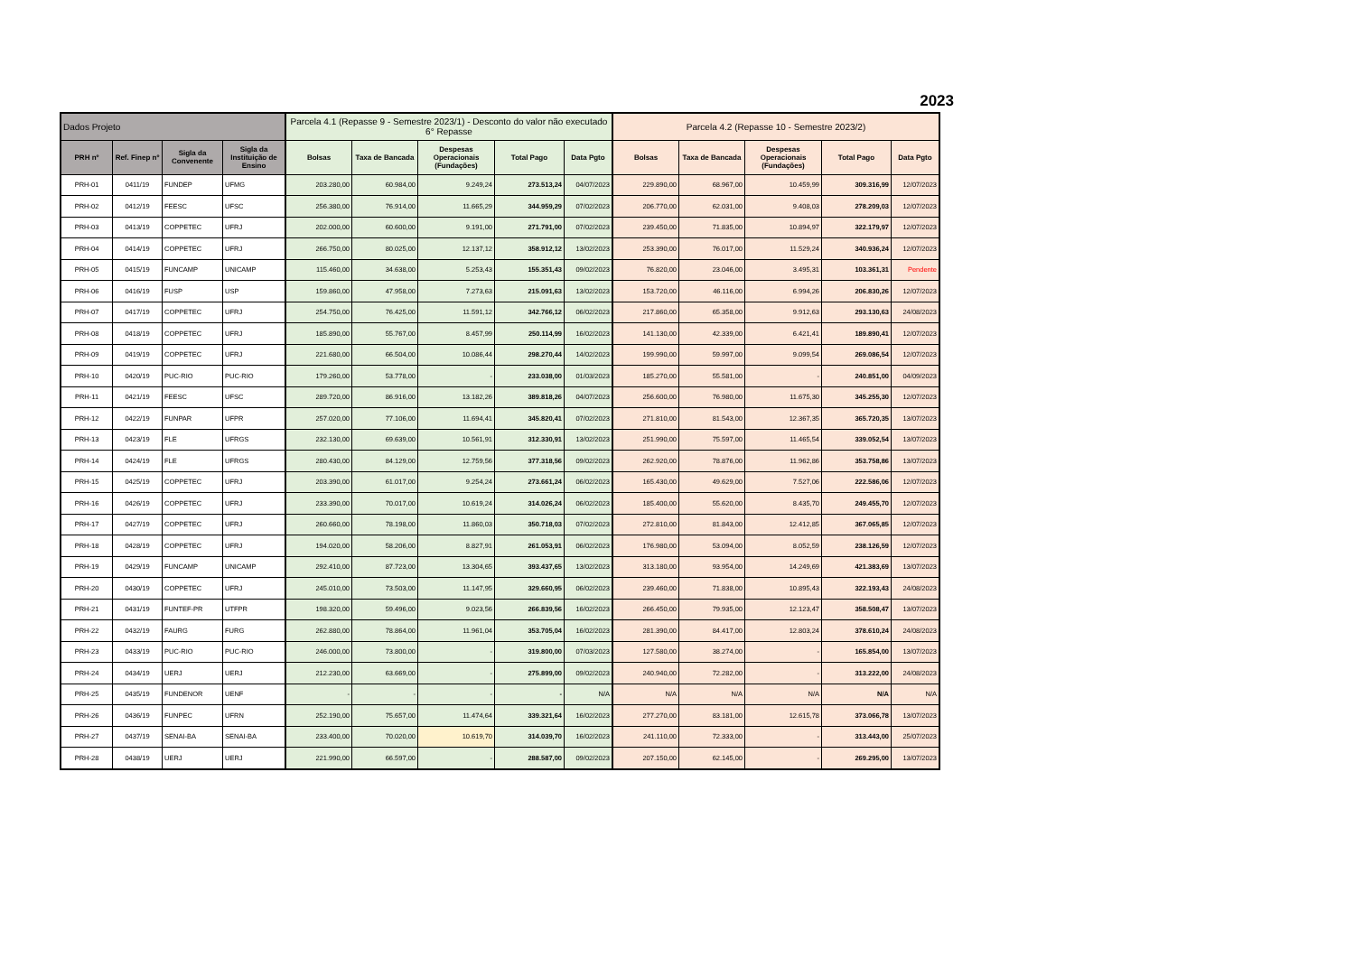2023
| Dados Projeto | | | | Parcela 4.1 (Repasse 9 - Semestre 2023/1) - Desconto do valor não executado 6° Repasse | | | | | Parcela 4.2 (Repasse 10 - Semestre 2023/2) | | | | |
| PRH nº | Ref. Finep nº | Sigla da Convenente | Sigla da Instituição de Ensino | Bolsas | Taxa de Bancada | Despesas Operacionais (Fundações) | Total Pago | Data Pgto | Bolsas | Taxa de Bancada | Despesas Operacionais (Fundações) | Total Pago | Data Pgto |
| PRH-01 | 0411/19 | FUNDEP | UFMG | 203.280,00 | 60.984,00 | 9.249,24 | 273.513,24 | 04/07/2023 | 229.890,00 | 68.967,00 | 10.459,99 | 309.316,99 | 12/07/2023 |
| PRH-02 | 0412/19 | FEESC | UFSC | 256.380,00 | 76.914,00 | 11.665,29 | 344.959,29 | 07/02/2023 | 206.770,00 | 62.031,00 | 9.408,03 | 278.209,03 | 12/07/2023 |
| PRH-03 | 0413/19 | COPPETEC | UFRJ | 202.000,00 | 60.600,00 | 9.191,00 | 271.791,00 | 07/02/2023 | 239.450,00 | 71.835,00 | 10.894,97 | 322.179,97 | 12/07/2023 |
| PRH-04 | 0414/19 | COPPETEC | UFRJ | 266.750,00 | 80.025,00 | 12.137,12 | 358.912,12 | 13/02/2023 | 253.390,00 | 76.017,00 | 11.529,24 | 340.936,24 | 12/07/2023 |
| PRH-05 | 0415/19 | FUNCAMP | UNICAMP | 115.460,00 | 34.638,00 | 5.253,43 | 155.351,43 | 09/02/2023 | 76.820,00 | 23.046,00 | 3.495,31 | 103.361,31 | Pendente |
| PRH-06 | 0416/19 | FUSP | USP | 159.860,00 | 47.958,00 | 7.273,63 | 215.091,63 | 13/02/2023 | 153.720,00 | 46.116,00 | 6.994,26 | 206.830,26 | 12/07/2023 |
| PRH-07 | 0417/19 | COPPETEC | UFRJ | 254.750,00 | 76.425,00 | 11.591,12 | 342.766,12 | 06/02/2023 | 217.860,00 | 65.358,00 | 9.912,63 | 293.130,63 | 24/08/2023 |
| PRH-08 | 0418/19 | COPPETEC | UFRJ | 185.890,00 | 55.767,00 | 8.457,99 | 250.114,99 | 16/02/2023 | 141.130,00 | 42.339,00 | 6.421,41 | 189.890,41 | 12/07/2023 |
| PRH-09 | 0419/19 | COPPETEC | UFRJ | 221.680,00 | 66.504,00 | 10.086,44 | 298.270,44 | 14/02/2023 | 199.990,00 | 59.997,00 | 9.099,54 | 269.086,54 | 12/07/2023 |
| PRH-10 | 0420/19 | PUC-RIO | PUC-RIO | 179.260,00 | 53.778,00 | - | 233.038,00 | 01/03/2023 | 185.270,00 | 55.581,00 | - | 240.851,00 | 04/09/2023 |
| PRH-11 | 0421/19 | FEESC | UFSC | 289.720,00 | 86.916,00 | 13.182,26 | 389.818,26 | 04/07/2023 | 256.600,00 | 76.980,00 | 11.675,30 | 345.255,30 | 12/07/2023 |
| PRH-12 | 0422/19 | FUNPAR | UFPR | 257.020,00 | 77.106,00 | 11.694,41 | 345.820,41 | 07/02/2023 | 271.810,00 | 81.543,00 | 12.367,35 | 365.720,35 | 13/07/2023 |
| PRH-13 | 0423/19 | FLE | UFRGS | 232.130,00 | 69.639,00 | 10.561,91 | 312.330,91 | 13/02/2023 | 251.990,00 | 75.597,00 | 11.465,54 | 339.052,54 | 13/07/2023 |
| PRH-14 | 0424/19 | FLE | UFRGS | 280.430,00 | 84.129,00 | 12.759,56 | 377.318,56 | 09/02/2023 | 262.920,00 | 78.876,00 | 11.962,86 | 353.758,86 | 13/07/2023 |
| PRH-15 | 0425/19 | COPPETEC | UFRJ | 203.390,00 | 61.017,00 | 9.254,24 | 273.661,24 | 06/02/2023 | 165.430,00 | 49.629,00 | 7.527,06 | 222.586,06 | 12/07/2023 |
| PRH-16 | 0426/19 | COPPETEC | UFRJ | 233.390,00 | 70.017,00 | 10.619,24 | 314.026,24 | 06/02/2023 | 185.400,00 | 55.620,00 | 8.435,70 | 249.455,70 | 12/07/2023 |
| PRH-17 | 0427/19 | COPPETEC | UFRJ | 260.660,00 | 78.198,00 | 11.860,03 | 350.718,03 | 07/02/2023 | 272.810,00 | 81.843,00 | 12.412,85 | 367.065,85 | 12/07/2023 |
| PRH-18 | 0428/19 | COPPETEC | UFRJ | 194.020,00 | 58.206,00 | 8.827,91 | 261.053,91 | 06/02/2023 | 176.980,00 | 53.094,00 | 8.052,59 | 238.126,59 | 12/07/2023 |
| PRH-19 | 0429/19 | FUNCAMP | UNICAMP | 292.410,00 | 87.723,00 | 13.304,65 | 393.437,65 | 13/02/2023 | 313.180,00 | 93.954,00 | 14.249,69 | 421.383,69 | 13/07/2023 |
| PRH-20 | 0430/19 | COPPETEC | UFRJ | 245.010,00 | 73.503,00 | 11.147,95 | 329.660,95 | 06/02/2023 | 239.460,00 | 71.838,00 | 10.895,43 | 322.193,43 | 24/08/2023 |
| PRH-21 | 0431/19 | FUNTEF-PR | UTFPR | 198.320,00 | 59.496,00 | 9.023,56 | 266.839,56 | 16/02/2023 | 266.450,00 | 79.935,00 | 12.123,47 | 358.508,47 | 13/07/2023 |
| PRH-22 | 0432/19 | FAURG | FURG | 262.880,00 | 78.864,00 | 11.961,04 | 353.705,04 | 16/02/2023 | 281.390,00 | 84.417,00 | 12.803,24 | 378.610,24 | 24/08/2023 |
| PRH-23 | 0433/19 | PUC-RIO | PUC-RIO | 246.000,00 | 73.800,00 | - | 319.800,00 | 07/03/2023 | 127.580,00 | 38.274,00 | - | 165.854,00 | 13/07/2023 |
| PRH-24 | 0434/19 | UERJ | UERJ | 212.230,00 | 63.669,00 | - | 275.899,00 | 09/02/2023 | 240.940,00 | 72.282,00 | - | 313.222,00 | 24/08/2023 |
| PRH-25 | 0435/19 | FUNDENOR | UENF | - | - | - | - | N/A | N/A | N/A | N/A | N/A | N/A |
| PRH-26 | 0436/19 | FUNPEC | UFRN | 252.190,00 | 75.657,00 | 11.474,64 | 339.321,64 | 16/02/2023 | 277.270,00 | 83.181,00 | 12.615,78 | 373.066,78 | 13/07/2023 |
| PRH-27 | 0437/19 | SENAI-BA | SENAI-BA | 233.400,00 | 70.020,00 | 10.619,70 | 314.039,70 | 16/02/2023 | 241.110,00 | 72.333,00 | - | 313.443,00 | 25/07/2023 |
| PRH-28 | 0438/19 | UERJ | UERJ | 221.990,00 | 66.597,00 | - | 288.587,00 | 09/02/2023 | 207.150,00 | 62.145,00 | - | 269.295,00 | 13/07/2023 |